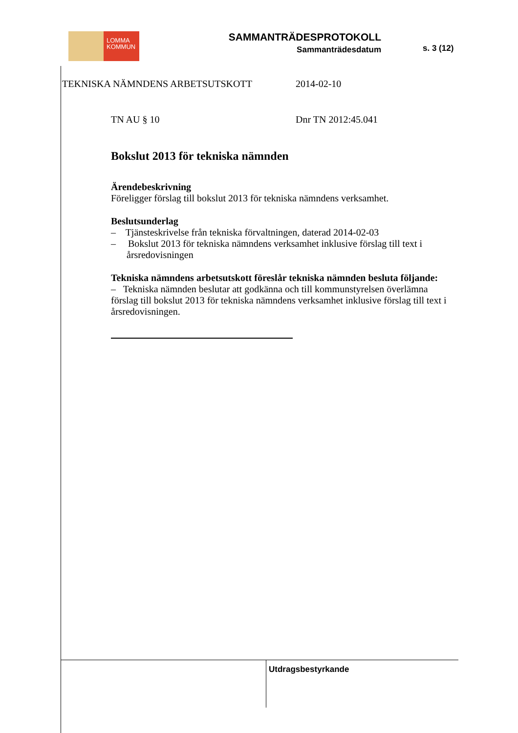LOMMA
KOMMUN
SAMMANTRÄDESPROTOKOLL
Sammanträdesdatum
s. 3 (12)
TEKNISKA NÄMNDENS ARBETSUTSKOTT 2014-02-10
TN AU § 10 Dnr TN 2012:45.041
Bokslut 2013 för tekniska nämnden
Ärendebeskrivning
Föreligger förslag till bokslut 2013 för tekniska nämndens verksamhet.
Beslutsunderlag
– Tjänsteskrivelse från tekniska förvaltningen, daterad 2014-02-03
– Bokslut 2013 för tekniska nämndens verksamhet inklusive förslag till text i årsredovisningen
Tekniska nämndens arbetsutskott föreslår tekniska nämnden besluta följande:
– Tekniska nämnden beslutar att godkänna och till kommunstyrelsen överlämna förslag till bokslut 2013 för tekniska nämndens verksamhet inklusive förslag till text i årsredovisningen.
Utdragsbestyrkande